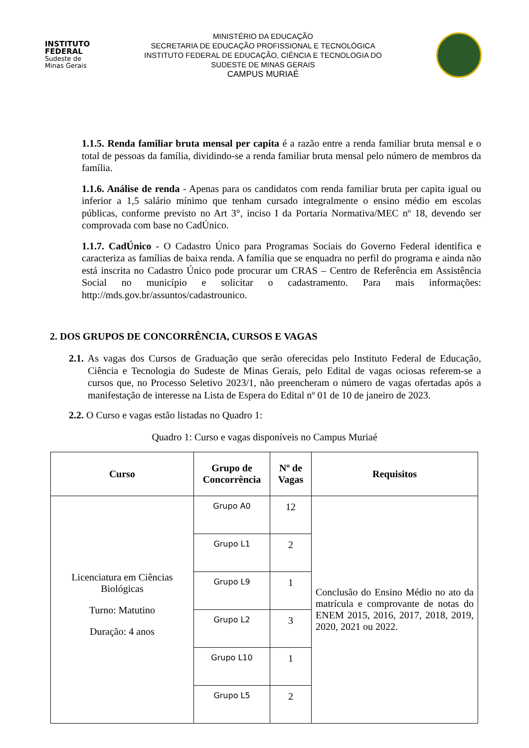INSTITUTO
FEDERAL
Sudeste de
Minas Gerais
MINISTÉRIO DA EDUCAÇÃO
SECRETARIA DE EDUCAÇÃO PROFISSIONAL E TECNOLÓGICA
INSTITUTO FEDERAL DE EDUCAÇÃO, CIÊNCIA E TECNOLOGIA DO
SUDESTE DE MINAS GERAIS
CAMPUS MURIAÉ
1.1.5. Renda familiar bruta mensal per capita é a razão entre a renda familiar bruta mensal e o total de pessoas da família, dividindo-se a renda familiar bruta mensal pelo número de membros da família.
1.1.6. Análise de renda - Apenas para os candidatos com renda familiar bruta per capita igual ou inferior a 1,5 salário mínimo que tenham cursado integralmente o ensino médio em escolas públicas, conforme previsto no Art 3°, inciso I da Portaria Normativa/MEC nº 18, devendo ser comprovada com base no CadÚnico.
1.1.7. CadÚnico - O Cadastro Único para Programas Sociais do Governo Federal identifica e caracteriza as famílias de baixa renda. A família que se enquadra no perfil do programa e ainda não está inscrita no Cadastro Único pode procurar um CRAS – Centro de Referência em Assistência Social no município e solicitar o cadastramento. Para mais informações: http://mds.gov.br/assuntos/cadastrounico.
2. DOS GRUPOS DE CONCORRÊNCIA, CURSOS E VAGAS
2.1. As vagas dos Cursos de Graduação que serão oferecidas pelo Instituto Federal de Educação, Ciência e Tecnologia do Sudeste de Minas Gerais, pelo Edital de vagas ociosas referem-se a cursos que, no Processo Seletivo 2023/1, não preencheram o número de vagas ofertadas após a manifestação de interesse na Lista de Espera do Edital nº 01 de 10 de janeiro de 2023.
2.2. O Curso e vagas estão listadas no Quadro 1:
Quadro 1: Curso e vagas disponíveis no Campus Muriaé
| Curso | Grupo de Concorrência | Nº de Vagas | Requisitos |
| --- | --- | --- | --- |
| Licenciatura em Ciências Biológicas Turno: Matutino Duração: 4 anos | Grupo A0 | 12 | Conclusão do Ensino Médio no ato da matrícula e comprovante de notas do ENEM 2015, 2016, 2017, 2018, 2019, 2020, 2021 ou 2022. |
| | Grupo L1 | 2 | |
| | Grupo L9 | 1 | |
| | Grupo L2 | 3 | |
| | Grupo L10 | 1 | |
| | Grupo L5 | 2 | |